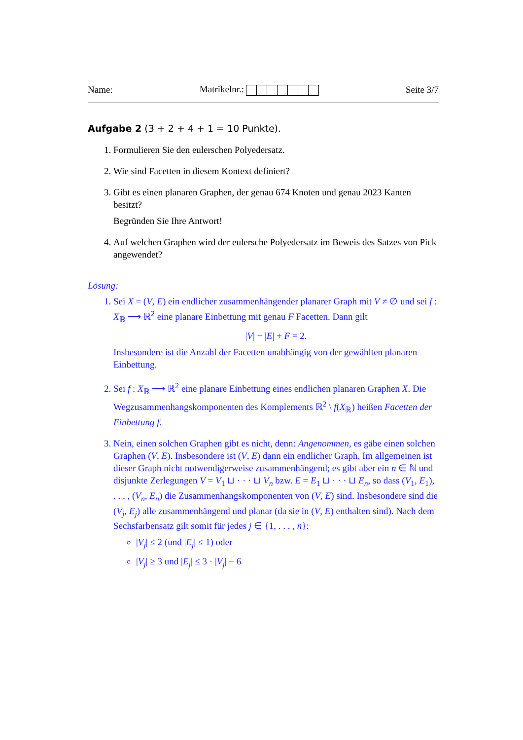Name: Matrikelnr.: Seite 3/7
Aufgabe 2 (3 + 2 + 4 + 1 = 10 Punkte).
1. Formulieren Sie den eulerschen Polyedersatz.
2. Wie sind Facetten in diesem Kontext definiert?
3. Gibt es einen planaren Graphen, der genau 674 Knoten und genau 2023 Kanten besitzt?
Begründen Sie Ihre Antwort!
4. Auf welchen Graphen wird der eulersche Polyedersatz im Beweis des Satzes von Pick angewendet?
Lösung:
1. Sei X = (V, E) ein endlicher zusammenhängender planarer Graph mit V ≠ ∅ und sei f : X<sub>ℝ</sub> ⟶ ℝ<sup>2</sup> eine planare Einbettung mit genau F Facetten. Dann gilt
|V| − |E| + F = 2.
Insbesondere ist die Anzahl der Facetten unabhängig von der gewählten planaren Einbettung.
2. Sei f : X<sub>ℝ</sub> ⟶ ℝ<sup>2</sup> eine planare Einbettung eines endlichen planaren Graphen X. Die Wegzusammenhangskomponenten des Komplements ℝ<sup>2</sup> \ f(X<sub>ℝ</sub>) heißen Facetten der Einbettung f.
3. Nein, einen solchen Graphen gibt es nicht, denn: Angenommen, es gäbe einen solchen Graphen (V, E). Insbesondere ist (V, E) dann ein endlicher Graph. Im allgemeinen ist dieser Graph nicht notwendigerweise zusammenhängend; es gibt aber ein n ∈ ℕ und disjunkte Zerlegungen V = V<sub>1</sub> ⊔ · · · ⊔ V<sub>n</sub> bzw. E = E<sub>1</sub> ⊔ · · · ⊔ E<sub>n</sub>, so dass (V<sub>1</sub>, E<sub>1</sub>), . . . , (V<sub>n</sub>, E<sub>n</sub>) die Zusammenhangskomponenten von (V, E) sind. Insbesondere sind die (V<sub>j</sub>, E<sub>j</sub>) alle zusammenhängend und planar (da sie in (V, E) enthalten sind). Nach dem Sechsfarbensatz gilt somit für jedes j ∈ {1, . . . , n}:
|V<sub>j</sub>| ≤ 2 (und |E<sub>j</sub>| ≤ 1) oder
|V<sub>j</sub>| ≥ 3 und |E<sub>j</sub>| ≤ 3 · |V<sub>j</sub>| − 6